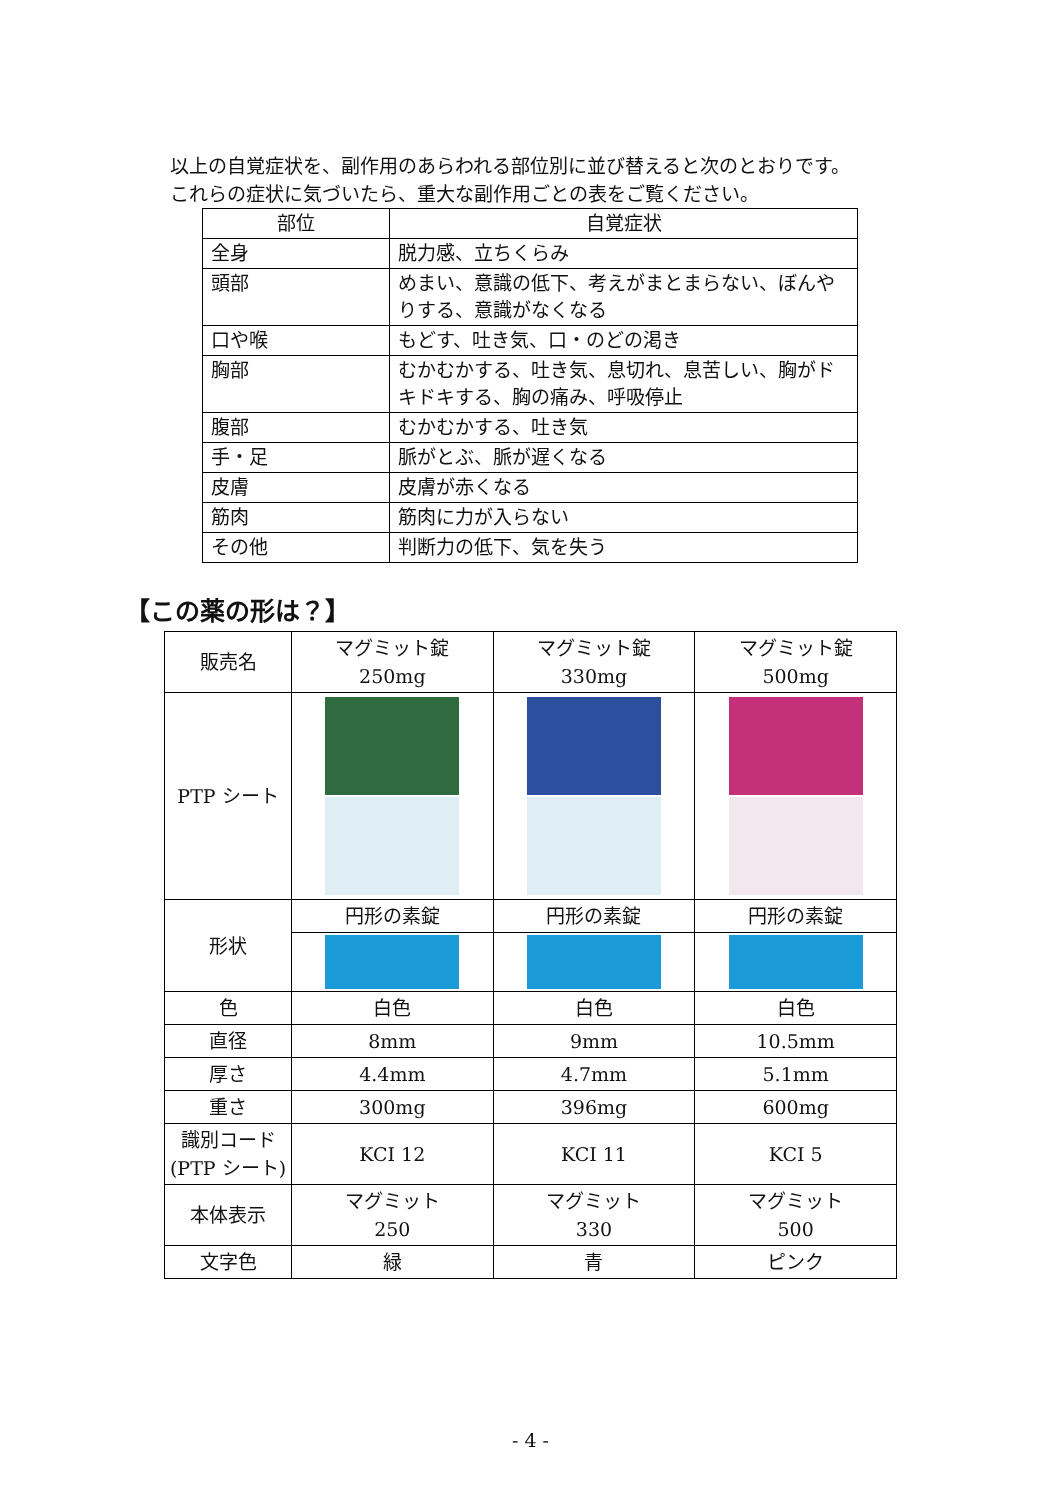以上の自覚症状を、副作用のあらわれる部位別に並び替えると次のとおりです。
これらの症状に気づいたら、重大な副作用ごとの表をご覧ください。
| 部位 | 自覚症状 |
| --- | --- |
| 全身 | 脱力感、立ちくらみ |
| 頭部 | めまい、意識の低下、考えがまとまらない、ぼんやりする、意識がなくなる |
| 口や喉 | もどす、吐き気、口・のどの渇き |
| 胸部 | むかむかする、吐き気、息切れ、息苦しい、胸がドキドキする、胸の痛み、呼吸停止 |
| 腹部 | むかむかする、吐き気 |
| 手・足 | 脈がとぶ、脈が遅くなる |
| 皮膚 | 皮膚が赤くなる |
| 筋肉 | 筋肉に力が入らない |
| その他 | 判断力の低下、気を失う |
【この薬の形は？】
| 販売名 | マグミット錠 250mg | マグミット錠 330mg | マグミット錠 500mg |
| --- | --- | --- | --- |
| PTP シート | | | |
| 形状 | 円形の素錠 | 円形の素錠 | 円形の素錠 |
| 色 | 白色 | 白色 | 白色 |
| 直径 | 8mm | 9mm | 10.5mm |
| 厚さ | 4.4mm | 4.7mm | 5.1mm |
| 重さ | 300mg | 396mg | 600mg |
| 識別コード (PTP シート) | KCI 12 | KCI 11 | KCI 5 |
| 本体表示 | マグミット 250 | マグミット 330 | マグミット 500 |
| 文字色 | 緑 | 青 | ピンク |
- 4 -